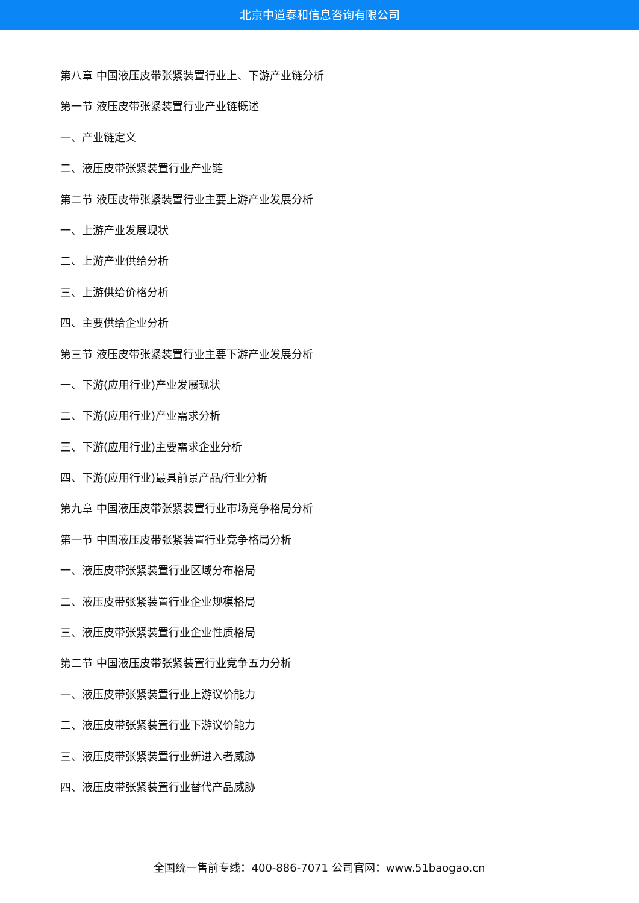北京中道泰和信息咨询有限公司
第八章 中国液压皮带张紧装置行业上、下游产业链分析
第一节 液压皮带张紧装置行业产业链概述
一、产业链定义
二、液压皮带张紧装置行业产业链
第二节 液压皮带张紧装置行业主要上游产业发展分析
一、上游产业发展现状
二、上游产业供给分析
三、上游供给价格分析
四、主要供给企业分析
第三节 液压皮带张紧装置行业主要下游产业发展分析
一、下游(应用行业)产业发展现状
二、下游(应用行业)产业需求分析
三、下游(应用行业)主要需求企业分析
四、下游(应用行业)最具前景产品/行业分析
第九章 中国液压皮带张紧装置行业市场竞争格局分析
第一节 中国液压皮带张紧装置行业竞争格局分析
一、液压皮带张紧装置行业区域分布格局
二、液压皮带张紧装置行业企业规模格局
三、液压皮带张紧装置行业企业性质格局
第二节 中国液压皮带张紧装置行业竞争五力分析
一、液压皮带张紧装置行业上游议价能力
二、液压皮带张紧装置行业下游议价能力
三、液压皮带张紧装置行业新进入者威胁
四、液压皮带张紧装置行业替代产品威胁
全国统一售前专线：400-886-7071 公司官网：www.51baogao.cn